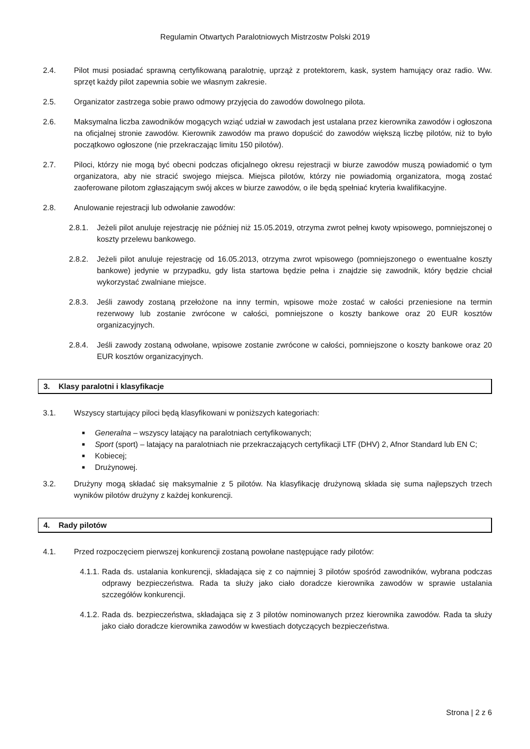Regulamin Otwartych Paralotniowych Mistrzostw Polski 2019
2.4. Pilot musi posiadać sprawną certyfikowaną paralotnię, uprząż z protektorem, kask, system hamujący oraz radio. Ww. sprzęt każdy pilot zapewnia sobie we własnym zakresie.
2.5. Organizator zastrzega sobie prawo odmowy przyjęcia do zawodów dowolnego pilota.
2.6. Maksymalna liczba zawodników mogących wziąć udział w zawodach jest ustalana przez kierownika zawodów i ogłoszona na oficjalnej stronie zawodów. Kierownik zawodów ma prawo dopuścić do zawodów większą liczbę pilotów, niż to było początkowo ogłoszone (nie przekraczając limitu 150 pilotów).
2.7. Piloci, którzy nie mogą być obecni podczas oficjalnego okresu rejestracji w biurze zawodów muszą powiadomić o tym organizatora, aby nie stracić swojego miejsca. Miejsca pilotów, którzy nie powiadomią organizatora, mogą zostać zaoferowane pilotom zgłaszającym swój akces w biurze zawodów, o ile będą spełniać kryteria kwalifikacyjne.
2.8. Anulowanie rejestracji lub odwołanie zawodów:
2.8.1. Jeżeli pilot anuluje rejestrację nie później niż 15.05.2019, otrzyma zwrot pełnej kwoty wpisowego, pomniejszonej o koszty przelewu bankowego.
2.8.2. Jeżeli pilot anuluje rejestrację od 16.05.2013, otrzyma zwrot wpisowego (pomniejszonego o ewentualne koszty bankowe) jedynie w przypadku, gdy lista startowa będzie pełna i znajdzie się zawodnik, który będzie chciał wykorzystać zwalniane miejsce.
2.8.3. Jeśli zawody zostaną przełożone na inny termin, wpisowe może zostać w całości przeniesione na termin rezerwowy lub zostanie zwrócone w całości, pomniejszone o koszty bankowe oraz 20 EUR kosztów organizacyjnych.
2.8.4. Jeśli zawody zostaną odwołane, wpisowe zostanie zwrócone w całości, pomniejszone o koszty bankowe oraz 20 EUR kosztów organizacyjnych.
3. Klasy paralotni i klasyfikacje
3.1. Wszyscy startujący piloci będą klasyfikowani w poniższych kategoriach:
■ Generalna – wszyscy latający na paralotniach certyfikowanych;
■ Sport (sport) – latający na paralotniach nie przekraczających certyfikacji LTF (DHV) 2, Afnor Standard lub EN C;
■ Kobiecej;
■ Drużynowej.
3.2. Drużyny mogą składać się maksymalnie z 5 pilotów. Na klasyfikację drużynową składa się suma najlepszych trzech wyników pilotów drużyny z każdej konkurencji.
4. Rady pilotów
4.1. Przed rozpoczęciem pierwszej konkurencji zostaną powołane następujące rady pilotów:
4.1.1.
Rada ds. ustalania konkurencji, składająca się z co najmniej 3 pilotów spośród zawodników, wybrana podczas odprawy bezpieczeństwa. Rada ta służy jako ciało doradcze kierownika zawodów w sprawie ustalania szczegółów konkurencji.
4.1.2.
Rada ds. bezpieczeństwa, składająca się z 3 pilotów nominowanych przez kierownika zawodów. Rada ta służy jako ciało doradcze kierownika zawodów w kwestiach dotyczących bezpieczeństwa.
Strona | 2 z 6